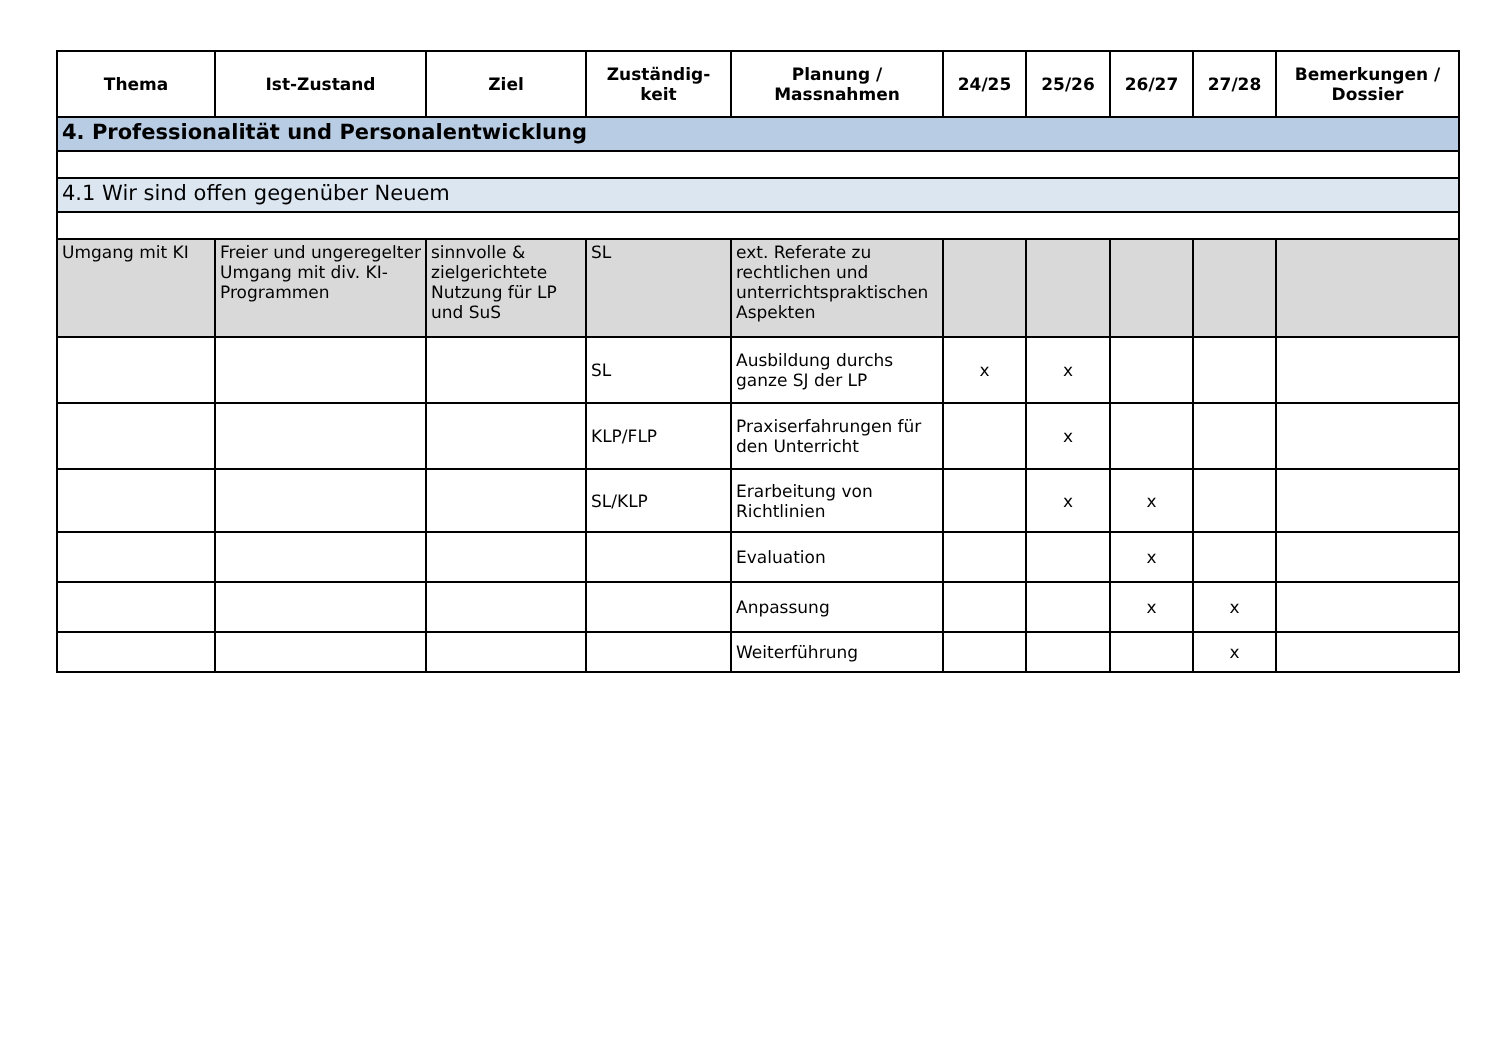| Thema | Ist-Zustand | Ziel | Zuständig- keit | Planung / Massnahmen | 24/25 | 25/26 | 26/27 | 27/28 | Bemerkungen / Dossier |
| --- | --- | --- | --- | --- | --- | --- | --- | --- | --- |
| 4. Professionalität und Personalentwicklung | | | | | | | | | |
| 4.1 Wir sind offen gegenüber Neuem | | | | | | | | | |
| Umgang mit KI | Freier und ungeregelter Umgang mit div. KI-Programmen | sinnvolle & zielgerichtete Nutzung für LP und SuS | SL | ext. Referate zu rechtlichen und unterrichtspraktischen Aspekten | | | | | |
| | | | SL | Ausbildung durchs ganze SJ der LP | x | x | | | |
| | | | KLP/FLP | Praxiserfahrungen für den Unterricht | | x | | | |
| | | | SL/KLP | Erarbeitung von Richtlinien | | x | x | | |
| | | | | Evaluation | | | x | | |
| | | | | Anpassung | | | x | x | |
| | | | | Weiterführung | | | | x | |